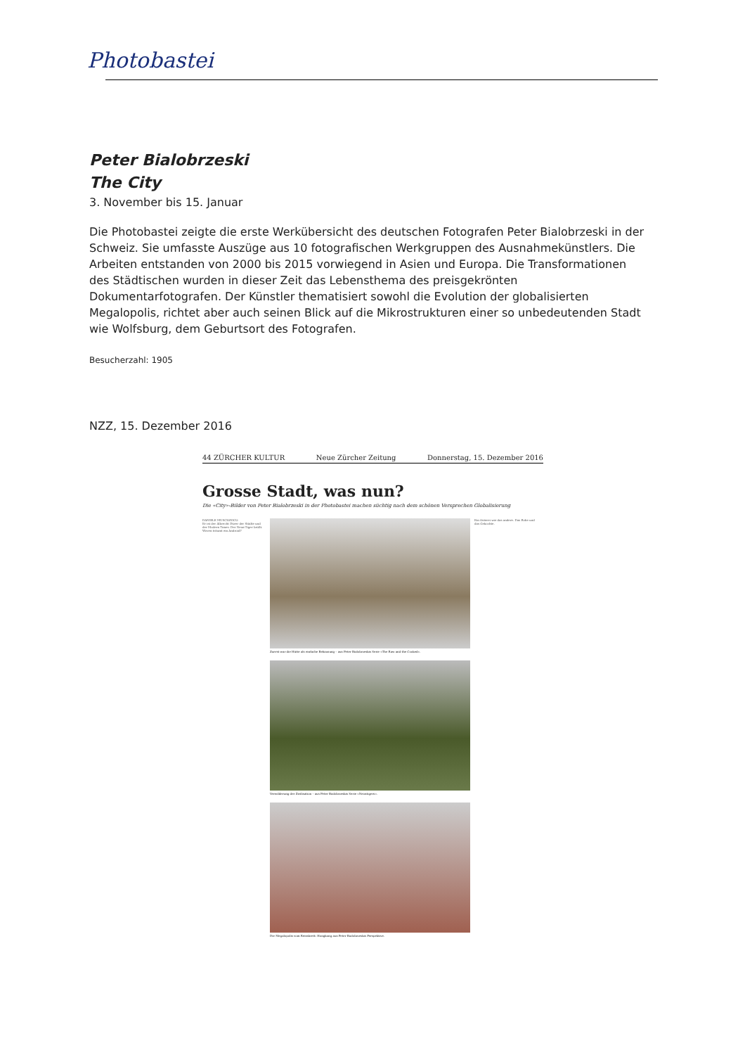Photobastei
Peter Bialobrzeski
The City
3. November bis 15. Januar
Die Photobastei zeigte die erste Werkübersicht des deutschen Fotografen Peter Bialobrzeski in der Schweiz. Sie umfasste Auszüge aus 10 fotografischen Werkgruppen des Ausnahmekünstlers. Die Arbeiten entstanden von 2000 bis 2015 vorwiegend in Asien und Europa. Die Transformationen des Städtischen wurden in dieser Zeit das Lebensthema des preisgekrönten Dokumentarfotografen. Der Künstler thematisiert sowohl die Evolution der globalisierten Megalopolis, richtet aber auch seinen Blick auf die Mikrostrukturen einer so unbedeutenden Stadt wie Wolfsburg, dem Geburtsort des Fotografen.
Besucherzahl: 1905
NZZ, 15. Dezember 2016
44 ZÜRCHER KULTUR Neue Zürcher Zeitung Donnerstag, 15. Dezember 2016
Grosse Stadt, was nun?
Die «City»-Bilder von Peter Bialobrzeski in der Photobastei machen süchtig nach dem schönen Versprechen Globalisierung
DANIELE MUSCIONICO
Er ist der Albrecht Dürer der Städte und der Modern Times. Der Neon-Tiger brüllt. Woven träumt ein Android?
Zuerst war die Hütte als einfache Behausung – aus Peter Bialobrzeskis Serie «The Raw and the Cooked».
Verwilderung der Zivilisation – aus Peter Bialobrzeskis Serie «Neontigers».
Die Megalopolis vom Reissbrett: Hongkong aus Peter Bialobrzeskis Perspektive.
Ein Osterei wie das andere. Das Rohe und das Gekochte.